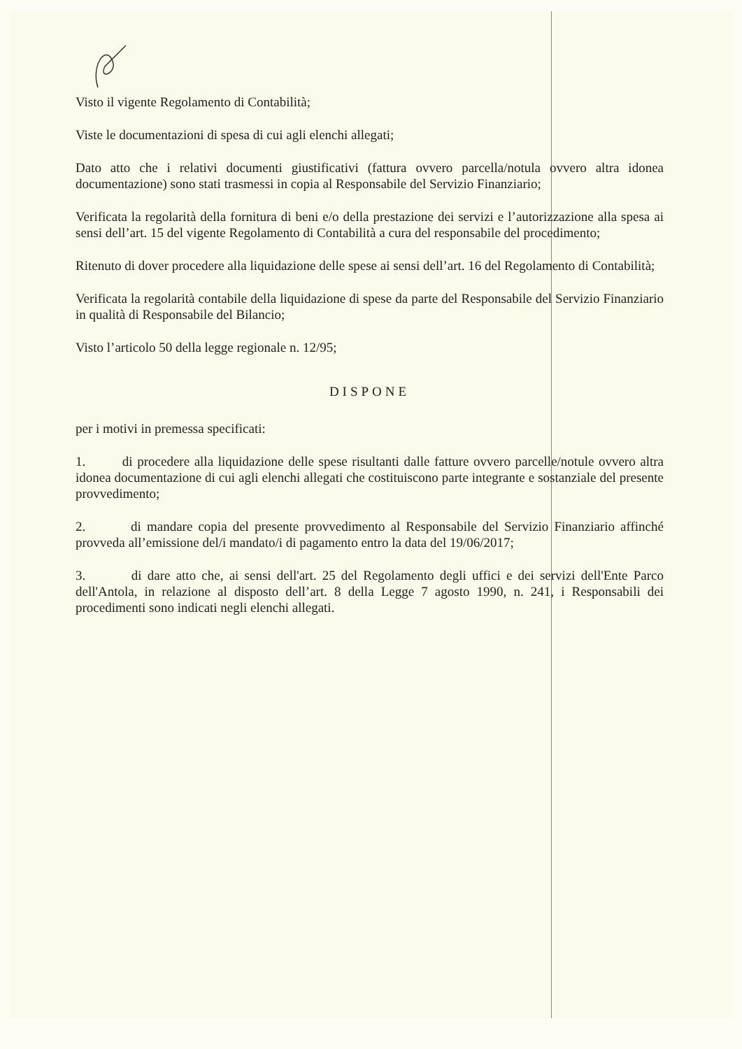Visto il vigente Regolamento di Contabilità;
Viste le documentazioni di spesa di cui agli elenchi allegati;
Dato atto che i relativi documenti giustificativi (fattura ovvero parcella/notula ovvero altra idonea documentazione) sono stati trasmessi in copia al Responsabile del Servizio Finanziario;
Verificata la regolarità della fornitura di beni e/o della prestazione dei servizi e l’autorizzazione alla spesa ai sensi dell’art. 15 del vigente Regolamento di Contabilità a cura del responsabile del procedimento;
Ritenuto di dover procedere alla liquidazione delle spese ai sensi dell’art. 16 del Regolamento di Contabilità;
Verificata la regolarità contabile della liquidazione di spese da parte del Responsabile del Servizio Finanziario in qualità di Responsabile del Bilancio;
Visto l’articolo 50 della legge regionale n. 12/95;
DISPONE
per i motivi in premessa specificati:
1. di procedere alla liquidazione delle spese risultanti dalle fatture ovvero parcelle/notule ovvero altra idonea documentazione di cui agli elenchi allegati che costituiscono parte integrante e sostanziale del presente provvedimento;
2. di mandare copia del presente provvedimento al Responsabile del Servizio Finanziario affinché provveda all’emissione del/i mandato/i di pagamento entro la data del 19/06/2017;
3. di dare atto che, ai sensi dell'art. 25 del Regolamento degli uffici e dei servizi dell'Ente Parco dell'Antola, in relazione al disposto dell’art. 8 della Legge 7 agosto 1990, n. 241, i Responsabili dei procedimenti sono indicati negli elenchi allegati.